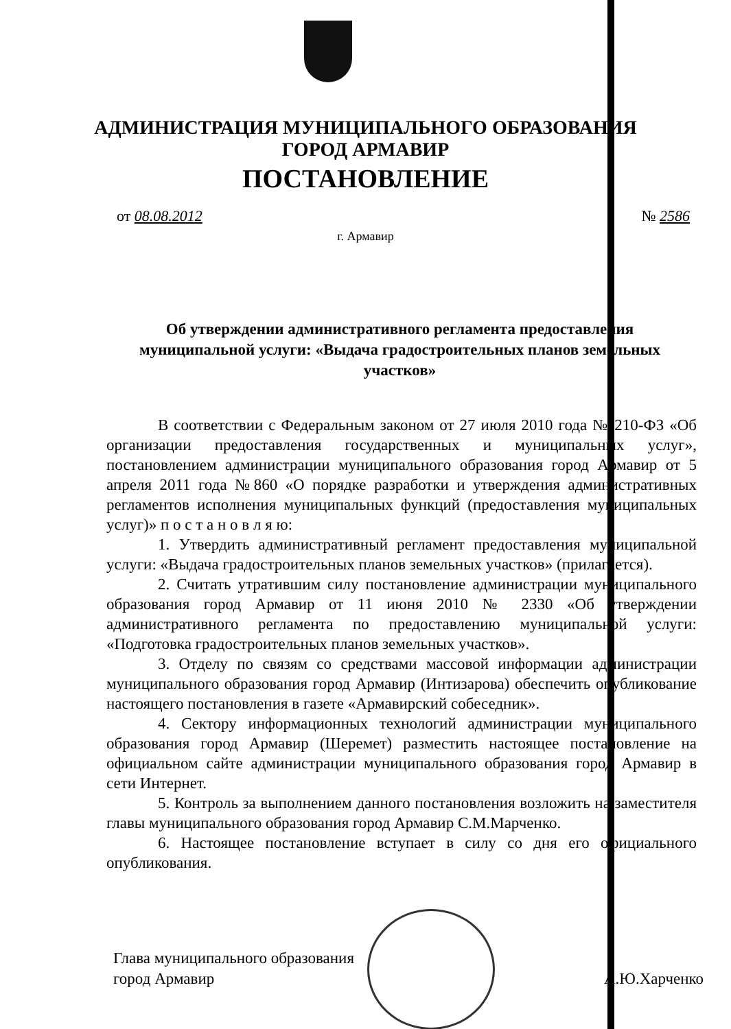АДМИНИСТРАЦИЯ МУНИЦИПАЛЬНОГО ОБРАЗОВАНИЯ
ГОРОД АРМАВИР
ПОСТАНОВЛЕНИЕ
от 08.08.2012 № 2586
г. Армавир
Об утверждении административного регламента предоставления муниципальной услуги: «Выдача градостроительных планов земельных участков»
В соответствии с Федеральным законом от 27 июля 2010 года № 210-ФЗ «Об организации предоставления государственных и муниципальных услуг», постановлением администрации муниципального образования город Армавир от 5 апреля 2011 года №860 «О порядке разработки и утверждения административных регламентов исполнения муниципальных функций (предоставления муниципальных услуг)» п о с т а н о в л я ю:
1. Утвердить административный регламент предоставления муниципальной услуги: «Выдача градостроительных планов земельных участков» (прилагается).
2. Считать утратившим силу постановление администрации муниципального образования город Армавир от 11 июня 2010 № 2330 «Об утверждении административного регламента по предоставлению муниципальной услуги: «Подготовка градостроительных планов земельных участков».
3. Отделу по связям со средствами массовой информации администрации муниципального образования город Армавир (Интизарова) обеспечить опубликование настоящего постановления в газете «Армавирский собеседник».
4. Сектору информационных технологий администрации муниципального образования город Армавир (Шеремет) разместить настоящее постановление на официальном сайте администрации муниципального образования город Армавир в сети Интернет.
5. Контроль за выполнением данного постановления возложить на заместителя главы муниципального образования город Армавир С.М.Марченко.
6. Настоящее постановление вступает в силу со дня его официального опубликования.
Глава муниципального образования
город Армавир
А.Ю.Харченко